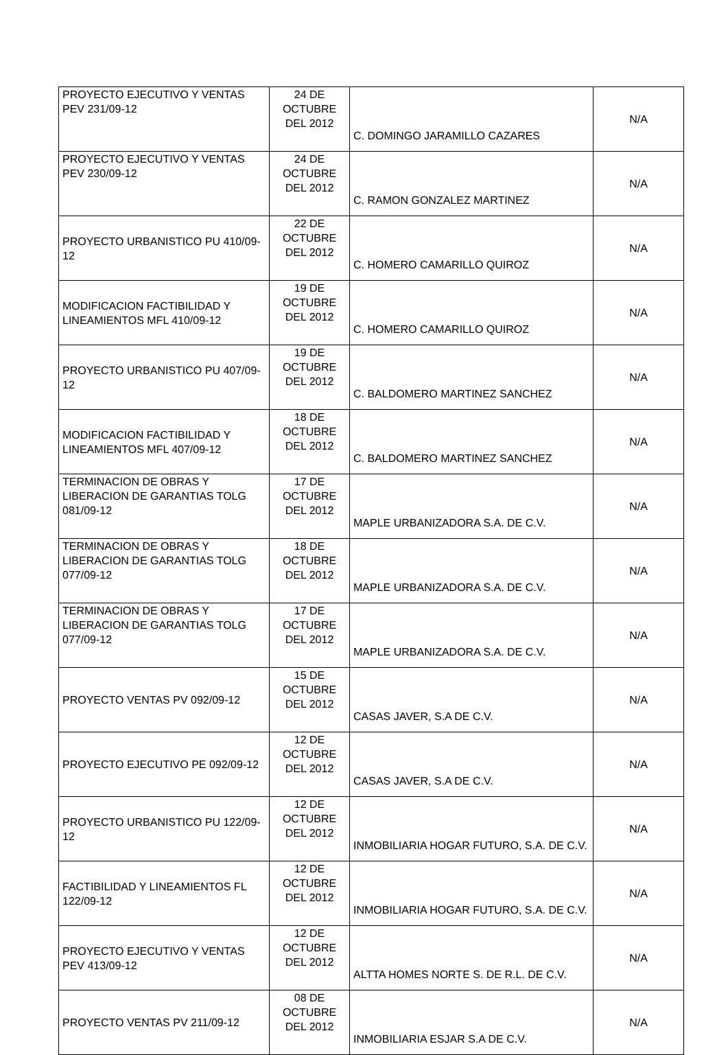| PROYECTO EJECUTIVO Y VENTAS PEV 231/09-12 | 24 DE OCTUBRE DEL 2012 | C. DOMINGO JARAMILLO CAZARES | N/A |
| PROYECTO EJECUTIVO Y VENTAS PEV 230/09-12 | 24 DE OCTUBRE DEL 2012 | C. RAMON GONZALEZ MARTINEZ | N/A |
| PROYECTO URBANISTICO PU 410/09-12 | 22 DE OCTUBRE DEL 2012 | C. HOMERO CAMARILLO QUIROZ | N/A |
| MODIFICACION FACTIBILIDAD Y LINEAMIENTOS MFL 410/09-12 | 19 DE OCTUBRE DEL 2012 | C. HOMERO CAMARILLO QUIROZ | N/A |
| PROYECTO URBANISTICO PU 407/09-12 | 19 DE OCTUBRE DEL 2012 | C. BALDOMERO MARTINEZ SANCHEZ | N/A |
| MODIFICACION FACTIBILIDAD Y LINEAMIENTOS MFL 407/09-12 | 18 DE OCTUBRE DEL 2012 | C. BALDOMERO MARTINEZ SANCHEZ | N/A |
| TERMINACION DE OBRAS Y LIBERACION DE GARANTIAS TOLG 081/09-12 | 17 DE OCTUBRE DEL 2012 | MAPLE URBANIZADORA S.A. DE C.V. | N/A |
| TERMINACION DE OBRAS Y LIBERACION DE GARANTIAS TOLG 077/09-12 | 18 DE OCTUBRE DEL 2012 | MAPLE URBANIZADORA S.A. DE C.V. | N/A |
| TERMINACION DE OBRAS Y LIBERACION DE GARANTIAS TOLG 077/09-12 | 17 DE OCTUBRE DEL 2012 | MAPLE URBANIZADORA S.A. DE C.V. | N/A |
| PROYECTO VENTAS PV 092/09-12 | 15 DE OCTUBRE DEL 2012 | CASAS JAVER, S.A DE C.V. | N/A |
| PROYECTO EJECUTIVO PE 092/09-12 | 12 DE OCTUBRE DEL 2012 | CASAS JAVER, S.A DE C.V. | N/A |
| PROYECTO URBANISTICO PU 122/09-12 | 12 DE OCTUBRE DEL 2012 | INMOBILIARIA HOGAR FUTURO, S.A. DE C.V. | N/A |
| FACTIBILIDAD Y LINEAMIENTOS FL 122/09-12 | 12 DE OCTUBRE DEL 2012 | INMOBILIARIA HOGAR FUTURO, S.A. DE C.V. | N/A |
| PROYECTO EJECUTIVO Y VENTAS PEV 413/09-12 | 12 DE OCTUBRE DEL 2012 | ALTTA HOMES NORTE S. DE R.L. DE C.V. | N/A |
| PROYECTO VENTAS PV 211/09-12 | 08 DE OCTUBRE DEL 2012 | INMOBILIARIA ESJAR S.A DE C.V. | N/A |